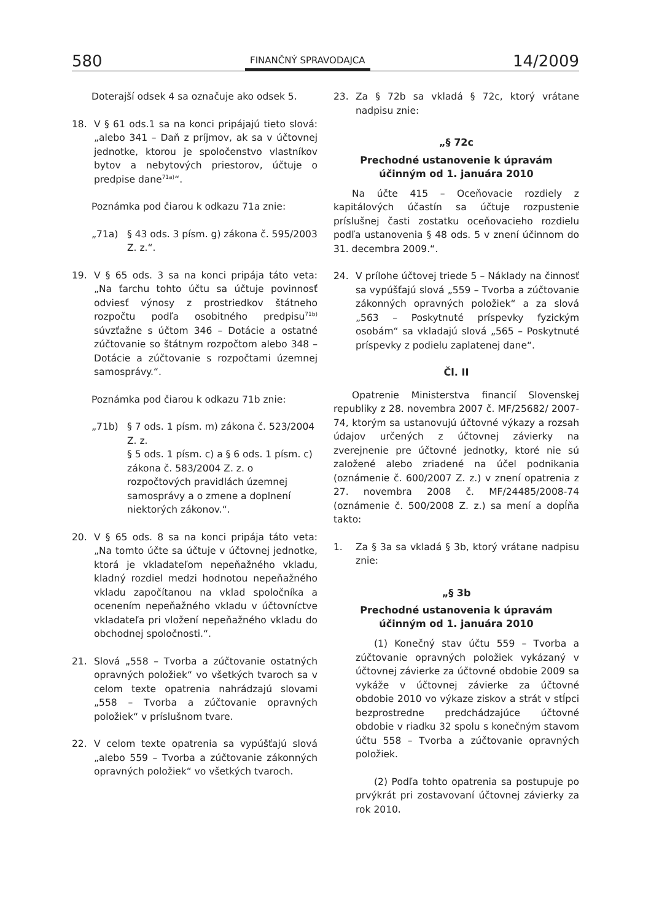580 FINANČNÝ SPRAVODAJCA 14/2009
Doterajší odsek 4 sa označuje ako odsek 5.
18. V § 61 ods.1 sa na konci pripájajú tieto slová: „alebo 341 – Daň z príjmov, ak sa v účtovnej jednotke, ktorou je spoločenstvo vlastníkov bytov a nebytových priestorov, účtuje o predpise dane<sup>71a)</sup>“.
Poznámka pod čiarou k odkazu 71a znie:
„71a) § 43 ods. 3 písm. g) zákona č. 595/2003 Z. z.“.
19. V § 65 ods. 3 sa na konci pripája táto veta: „Na ťarchu tohto účtu sa účtuje povinnosť odviesť výnosy z prostriedkov štátneho rozpočtu podľa osobitného predpisu<sup>71b)</sup> súvzťažne s účtom 346 – Dotácie a ostatné zúčtovanie so štátnym rozpočtom alebo 348 – Dotácie a zúčtovanie s rozpočtami územnej samosprávy.“.
Poznámka pod čiarou k odkazu 71b znie:
„71b) § 7 ods. 1 písm. m) zákona č. 523/2004 Z. z.
§ 5 ods. 1 písm. c) a § 6 ods. 1 písm. c) zákona č. 583/2004 Z. z. o rozpočtových pravidlách územnej samosprávy a o zmene a doplnení niektorých zákonov.“.
20. V § 65 ods. 8 sa na konci pripája táto veta: „Na tomto účte sa účtuje v účtovnej jednotke, ktorá je vkladateľom nepeňažného vkladu, kladný rozdiel medzi hodnotou nepeňažného vkladu započítanou na vklad spoločníka a ocenením nepeňažného vkladu v účtovníctve vkladateľa pri vložení nepeňažného vkladu do obchodnej spoločnosti.“.
21. Slová „558 – Tvorba a zúčtovanie ostatných opravných položiek“ vo všetkých tvaroch sa v celom texte opatrenia nahrádzajú slovami „558 – Tvorba a zúčtovanie opravných položiek“ v príslušnom tvare.
22. V celom texte opatrenia sa vypúšťajú slová „alebo 559 – Tvorba a zúčtovanie zákonných opravných položiek“ vo všetkých tvaroch.
23. Za § 72b sa vkladá § 72c, ktorý vrátane nadpisu znie:
„§ 72c
Prechodné ustanovenie k úpravám
účinným od 1. januára 2010
Na účte 415 – Oceňovacie rozdiely z kapitálových účastín sa účtuje rozpustenie príslušnej časti zostatku oceňovacieho rozdielu podľa ustanovenia § 48 ods. 5 v znení účinnom do 31. decembra 2009.“.
24. V prílohe účtovej triede 5 – Náklady na činnosť sa vypúšťajú slová „559 – Tvorba a zúčtovanie zákonných opravných položiek“ a za slová „563 – Poskytnuté príspevky fyzickým osobám“ sa vkladajú slová „565 – Poskytnuté príspevky z podielu zaplatenej dane“.
Čl. II
Opatrenie Ministerstva financií Slovenskej republiky z 28. novembra 2007 č. MF/25682/ 2007-74, ktorým sa ustanovujú účtovné výkazy a rozsah údajov určených z účtovnej závierky na zverejnenie pre účtovné jednotky, ktoré nie sú založené alebo zriadené na účel podnikania (oznámenie č. 600/2007 Z. z.) v znení opatrenia z 27. novembra 2008 č. MF/24485/2008-74 (oznámenie č. 500/2008 Z. z.) sa mení a dopĺňa takto:
1. Za § 3a sa vkladá § 3b, ktorý vrátane nadpisu znie:
„§ 3b
Prechodné ustanovenia k úpravám
účinným od 1. januára 2010
(1) Konečný stav účtu 559 – Tvorba a zúčtovanie opravných položiek vykázaný v účtovnej závierke za účtovné obdobie 2009 sa vykáže v účtovnej závierke za účtovné obdobie 2010 vo výkaze ziskov a strát v stĺpci bezprostredne predchádzajúce účtovné obdobie v riadku 32 spolu s konečným stavom účtu 558 – Tvorba a zúčtovanie opravných položiek.
(2) Podľa tohto opatrenia sa postupuje po prvýkrát pri zostavovaní účtovnej závierky za rok 2010.